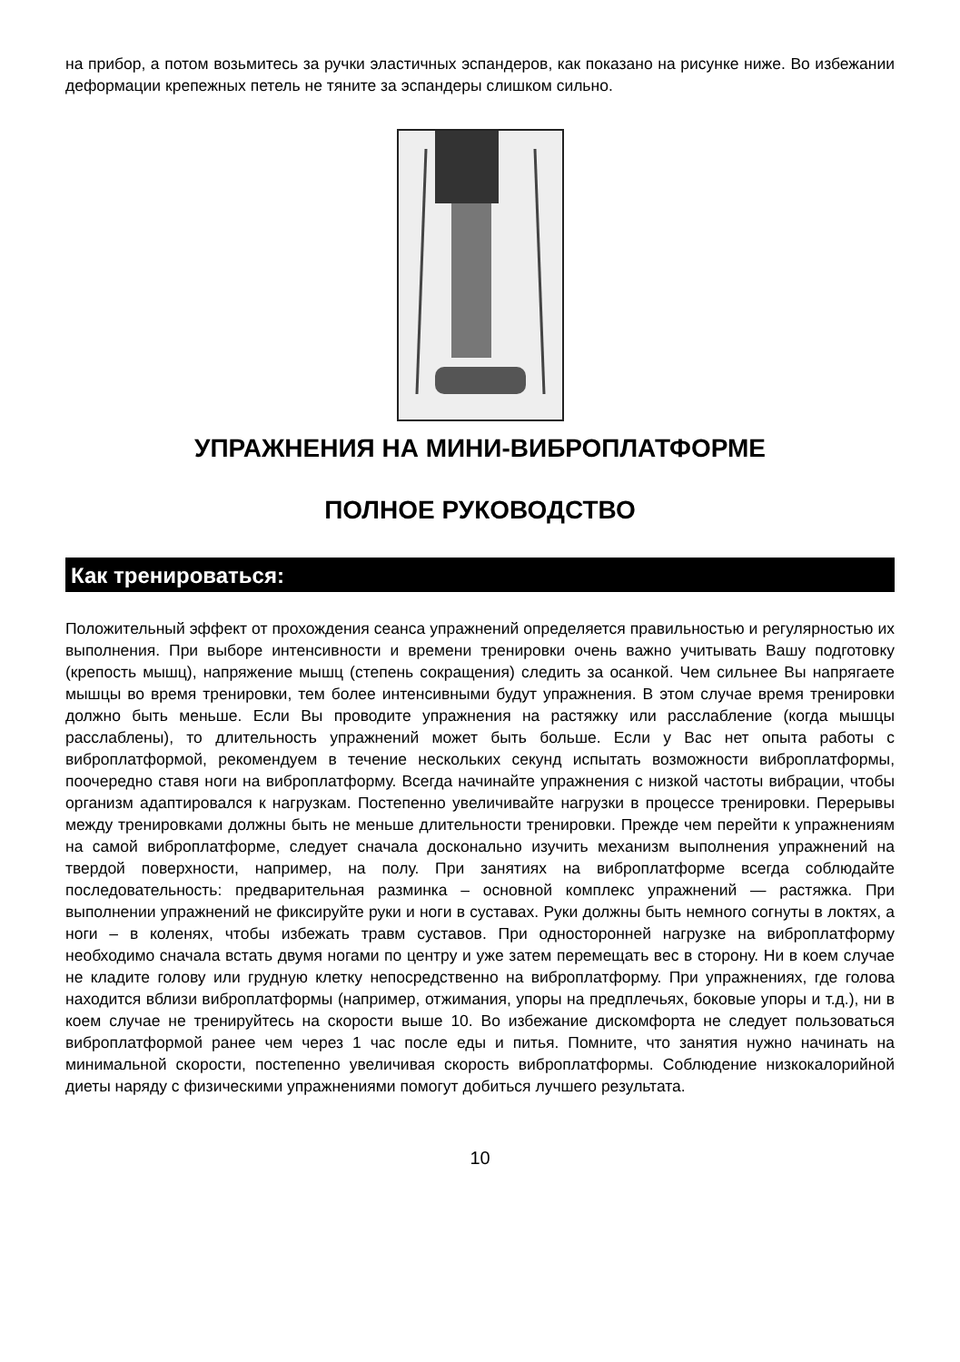на прибор, а потом возьмитесь за ручки эластичных эспандеров, как показано на рисунке ниже. Во избежании деформации крепежных петель не тяните за эспандеры слишком сильно.
УПРАЖНЕНИЯ НА МИНИ-ВИБРОПЛАТФОРМЕ
ПОЛНОЕ РУКОВОДСТВО
Как тренироваться:
Положительный эффект от прохождения сеанса упражнений определяется правильностью и регулярностью их выполнения. При выборе интенсивности и времени тренировки очень важно учитывать Вашу подготовку (крепость мышц), напряжение мышц (степень сокращения) следить за осанкой. Чем сильнее Вы напрягаете мышцы во время тренировки, тем более интенсивными будут упражнения. В этом случае время тренировки должно быть меньше. Если Вы проводите упражнения на растяжку или расслабление (когда мышцы расслаблены), то длительность упражнений может быть больше. Если у Вас нет опыта работы с виброплатформой, рекомендуем в течение нескольких секунд испытать возможности виброплатформы, поочередно ставя ноги на виброплатформу. Всегда начинайте упражнения с низкой частоты вибрации, чтобы организм адаптировался к нагрузкам. Постепенно увеличивайте нагрузки в процессе тренировки. Перерывы между тренировками должны быть не меньше длительности тренировки. Прежде чем перейти к упражнениям на самой виброплатформе, следует сначала досконально изучить механизм выполнения упражнений на твердой поверхности, например, на полу. При занятиях на виброплатформе всегда соблюдайте последовательность: предварительная разминка – основной комплекс упражнений — растяжка. При выполнении упражнений не фиксируйте руки и ноги в суставах. Руки должны быть немного согнуты в локтях, а ноги – в коленях, чтобы избежать травм суставов. При односторонней нагрузке на виброплатформу необходимо сначала встать двумя ногами по центру и уже затем перемещать вес в сторону. Ни в коем случае не кладите голову или грудную клетку непосредственно на виброплатформу. При упражнениях, где голова находится вблизи виброплатформы (например, отжимания, упоры на предплечьях, боковые упоры и т.д.), ни в коем случае не тренируйтесь на скорости выше 10. Во избежание дискомфорта не следует пользоваться виброплатформой ранее чем через 1 час после еды и питья. Помните, что занятия нужно начинать на минимальной скорости, постепенно увеличивая скорость виброплатформы. Соблюдение низкокалорийной диеты наряду с физическими упражнениями помогут добиться лучшего результата.
10